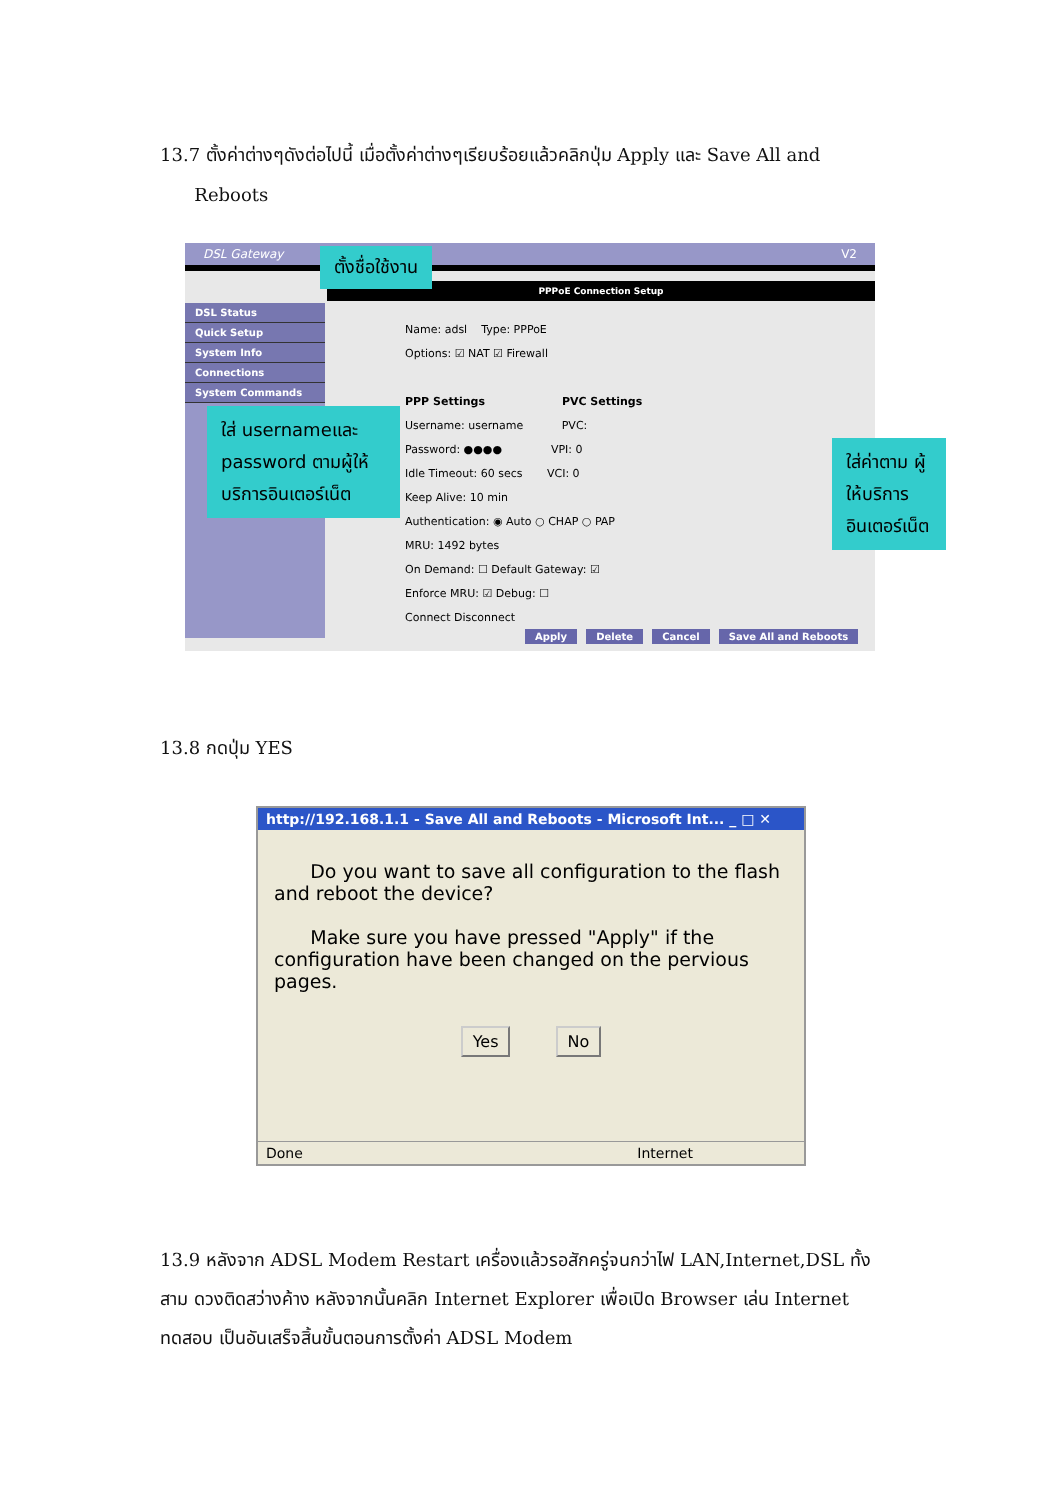13.7 ตั้งค่าต่างๆดังต่อไปนี้ เมื่อตั้งค่าต่างๆเรียบร้อยแล้วคลิกปุ่ม Apply และ Save All and
Reboots
DSL Gateway V2
DSL Status
Quick Setup
System Info
Connections
System Commands
PPPoE Connection Setup
Name: adsl Type: PPPoE
Options: ☑ NAT ☑ Firewall
PPP Settings PVC Settings
Username: username PVC:
Password: ●●●● VPI: 0
Idle Timeout: 60 secs VCI: 0
Keep Alive: 10 min
Authentication: ◉ Auto ○ CHAP ○ PAP
MRU: 1492 bytes
On Demand: ☐ Default Gateway: ☑
Enforce MRU: ☑ Debug: ☐
Connect Disconnect
Apply Delete Cancel Save All and Reboots
ตั้งชื่อใช้งาน
ใส่ usernameและ password ตามผู้ให้บริการอินเตอร์เน็ต
ใส่ค่าตาม ผู้ให้บริการ อินเตอร์เน็ต
13.8 กดปุ่ม YES
http://192.168.1.1 - Save All and Reboots - Microsoft Int... _ □ ✕
Do you want to save all configuration to the flash and reboot the device?
Make sure you have pressed "Apply" if the configuration have been changed on the pervious pages.
Yes No
Done Internet
13.9 หลังจาก ADSL Modem Restart เครื่องแล้วรอสักครู่จนกว่าไฟ LAN,Internet,DSL ทั้งสาม ดวงติดสว่างค้าง หลังจากนั้นคลิก Internet Explorer เพื่อเปิด Browser เล่น Internet ทดสอบ เป็นอันเสร็จสิ้นขั้นตอนการตั้งค่า ADSL Modem